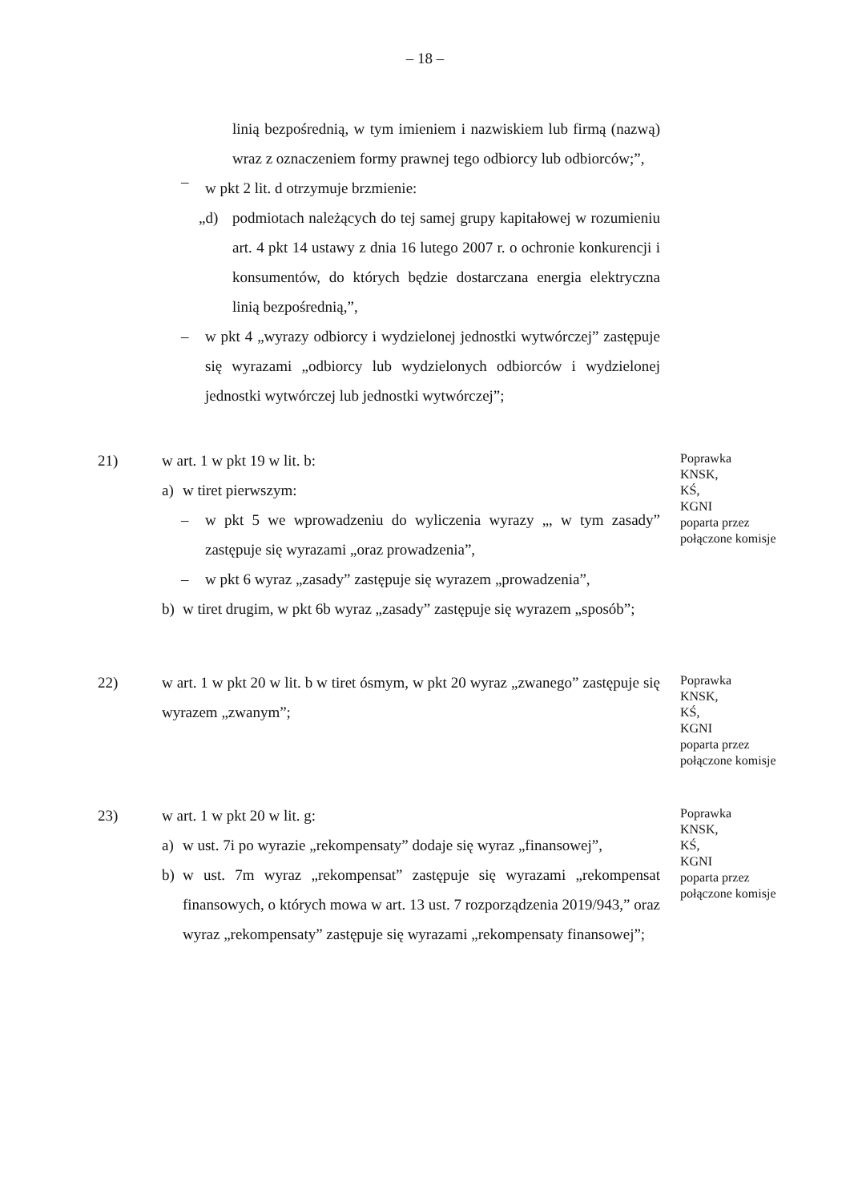– 18 –
linią bezpośrednią, w tym imieniem i nazwiskiem lub firmą (nazwą) wraz z oznaczeniem formy prawnej tego odbiorcy lub odbiorców;”,
–
w pkt 2 lit. d otrzymuje brzmienie:
„d) podmiotach należących do tej samej grupy kapitałowej w rozumieniu art. 4 pkt 14 ustawy z dnia 16 lutego 2007 r. o ochronie konkurencji i konsumentów, do których będzie dostarczana energia elektryczna linią bezpośrednią,”,
– w pkt 4 „wyrazy odbiorcy i wydzielonej jednostki wytwórczej” zastępuje się wyrazami „odbiorcy lub wydzielonych odbiorców i wydzielonej jednostki wytwórczej lub jednostki wytwórczej”;
21) w art. 1 w pkt 19 w lit. b:
a) w tiret pierwszym:
– w pkt 5 we wprowadzeniu do wyliczenia wyrazy „, w tym zasady” zastępuje się wyrazami „oraz prowadzenia”,
– w pkt 6 wyraz „zasady” zastępuje się wyrazem „prowadzenia”,
b) w tiret drugim, w pkt 6b wyraz „zasady” zastępuje się wyrazem „sposób”;
Poprawka
KNSK,
KŚ,
KGNI
poparta przez
połączone komisje
22) w art. 1 w pkt 20 w lit. b w tiret ósmym, w pkt 20 wyraz „zwanego” zastępuje się wyrazem „zwanym”;
Poprawka
KNSK,
KŚ,
KGNI
poparta przez
połączone komisje
23) w art. 1 w pkt 20 w lit. g:
a) w ust. 7i po wyrazie „rekompensaty” dodaje się wyraz „finansowej”,
b) w ust. 7m wyraz „rekompensat” zastępuje się wyrazami „rekompensat finansowych, o których mowa w art. 13 ust. 7 rozporządzenia 2019/943,” oraz wyraz „rekompensaty” zastępuje się wyrazami „rekompensaty finansowej”;
Poprawka
KNSK,
KŚ,
KGNI
poparta przez
połączone komisje